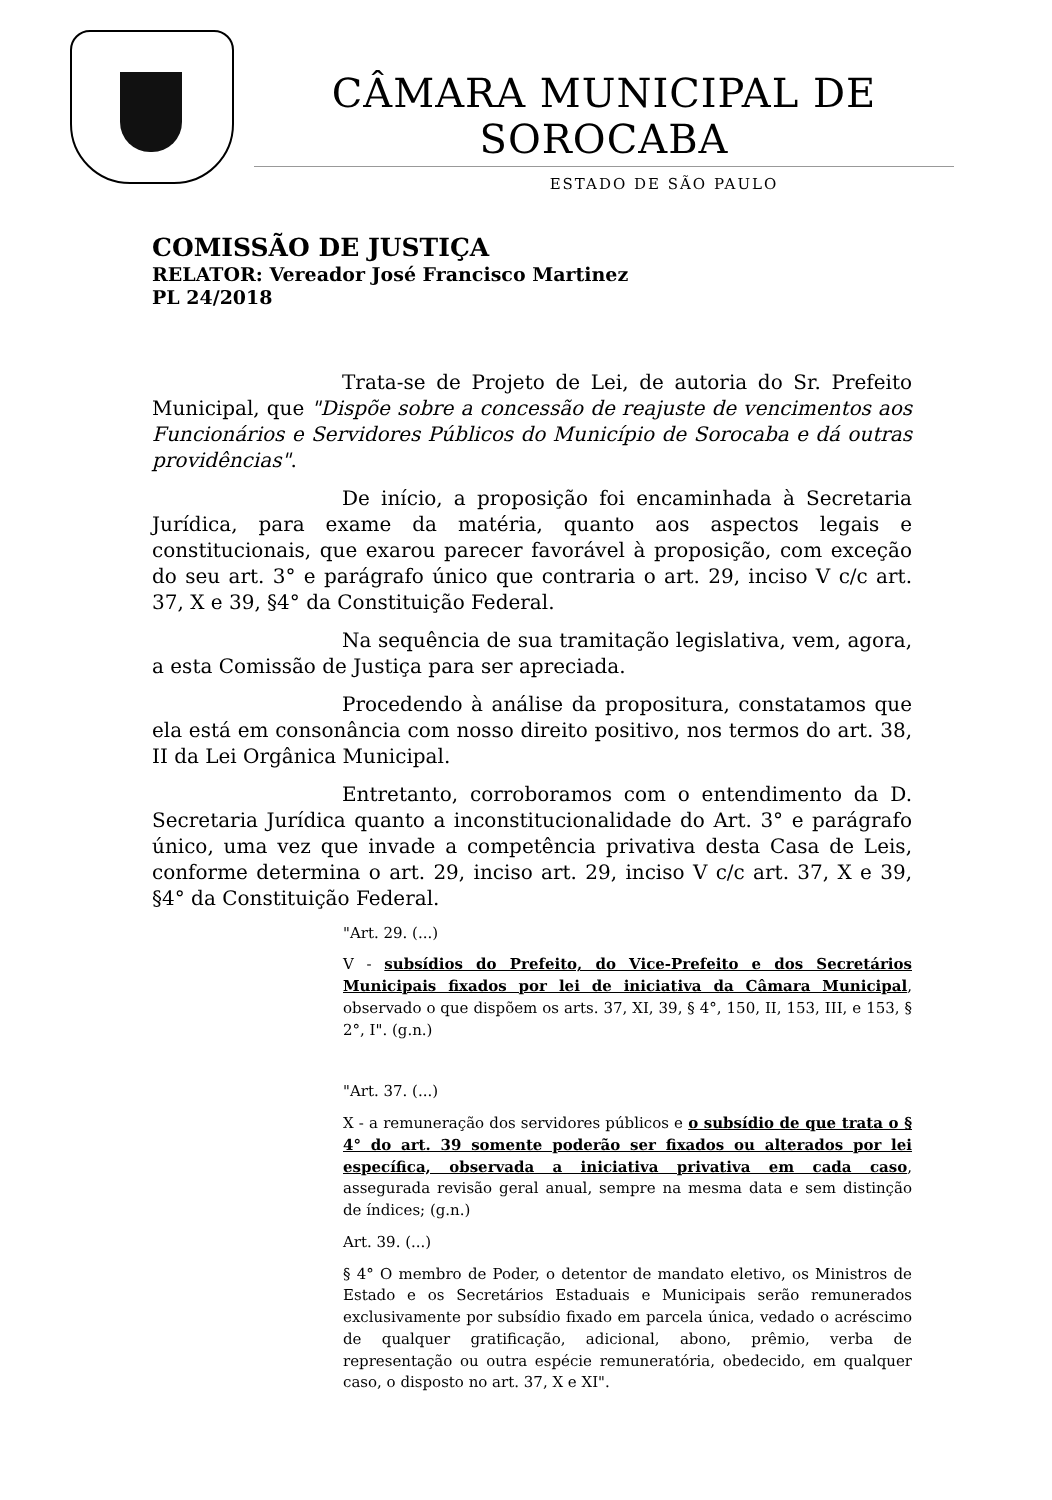CÂMARA MUNICIPAL DE SOROCABA
ESTADO DE SÃO PAULO
COMISSÃO DE JUSTIÇA
RELATOR: Vereador José Francisco Martinez
PL 24/2018
Trata-se de Projeto de Lei, de autoria do Sr. Prefeito Municipal, que "Dispõe sobre a concessão de reajuste de vencimentos aos Funcionários e Servidores Públicos do Município de Sorocaba e dá outras providências".
De início, a proposição foi encaminhada à Secretaria Jurídica, para exame da matéria, quanto aos aspectos legais e constitucionais, que exarou parecer favorável à proposição, com exceção do seu art. 3° e parágrafo único que contraria o art. 29, inciso V c/c art. 37, X e 39, §4° da Constituição Federal.
Na sequência de sua tramitação legislativa, vem, agora, a esta Comissão de Justiça para ser apreciada.
Procedendo à análise da propositura, constatamos que ela está em consonância com nosso direito positivo, nos termos do art. 38, II da Lei Orgânica Municipal.
Entretanto, corroboramos com o entendimento da D. Secretaria Jurídica quanto a inconstitucionalidade do Art. 3° e parágrafo único, uma vez que invade a competência privativa desta Casa de Leis, conforme determina o art. 29, inciso art. 29, inciso V c/c art. 37, X e 39, §4° da Constituição Federal.
"Art. 29. (...)
V - subsídios do Prefeito, do Vice-Prefeito e dos Secretários Municipais fixados por lei de iniciativa da Câmara Municipal, observado o que dispõem os arts. 37, XI, 39, § 4°, 150, II, 153, III, e 153, § 2°, I". (g.n.)
"Art. 37. (...)
X - a remuneração dos servidores públicos e o subsídio de que trata o § 4° do art. 39 somente poderão ser fixados ou alterados por lei específica, observada a iniciativa privativa em cada caso, assegurada revisão geral anual, sempre na mesma data e sem distinção de índices; (g.n.)
Art. 39. (...)
§ 4° O membro de Poder, o detentor de mandato eletivo, os Ministros de Estado e os Secretários Estaduais e Municipais serão remunerados exclusivamente por subsídio fixado em parcela única, vedado o acréscimo de qualquer gratificação, adicional, abono, prêmio, verba de representação ou outra espécie remuneratória, obedecido, em qualquer caso, o disposto no art. 37, X e XI".